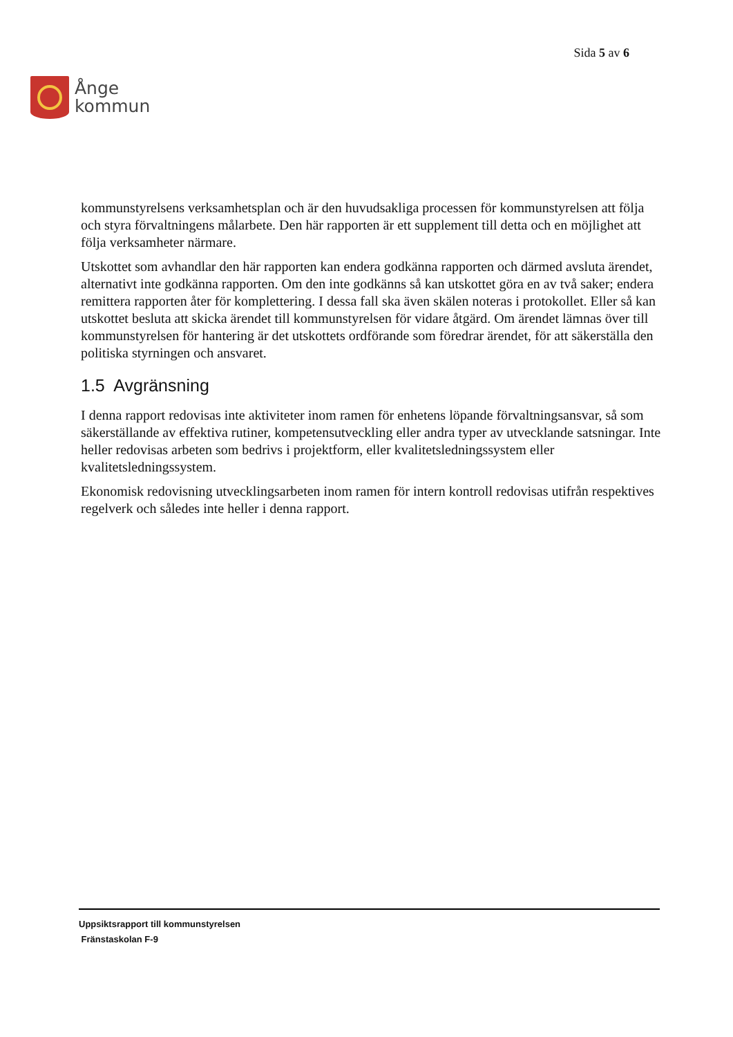Ånge
kommun
Sida 5 av 6
kommunstyrelsens verksamhetsplan och är den huvudsakliga processen för kommunstyrelsen att följa och styra förvaltningens målarbete. Den här rapporten är ett supplement till detta och en möjlighet att följa verksamheter närmare.
Utskottet som avhandlar den här rapporten kan endera godkänna rapporten och därmed avsluta ärendet, alternativt inte godkänna rapporten. Om den inte godkänns så kan utskottet göra en av två saker; endera remittera rapporten åter för komplettering. I dessa fall ska även skälen noteras i protokollet. Eller så kan utskottet besluta att skicka ärendet till kommunstyrelsen för vidare åtgärd. Om ärendet lämnas över till kommunstyrelsen för hantering är det utskottets ordförande som föredrar ärendet, för att säkerställa den politiska styrningen och ansvaret.
1.5 Avgränsning
I denna rapport redovisas inte aktiviteter inom ramen för enhetens löpande förvaltningsansvar, så som säkerställande av effektiva rutiner, kompetensutveckling eller andra typer av utvecklande satsningar. Inte heller redovisas arbeten som bedrivs i projektform, eller kvalitetsledningssystem eller kvalitetsledningssystem.
Ekonomisk redovisning utvecklingsarbeten inom ramen för intern kontroll redovisas utifrån respektives regelverk och således inte heller i denna rapport.
Uppsiktsrapport till kommunstyrelsen
Fränstaskolan F-9